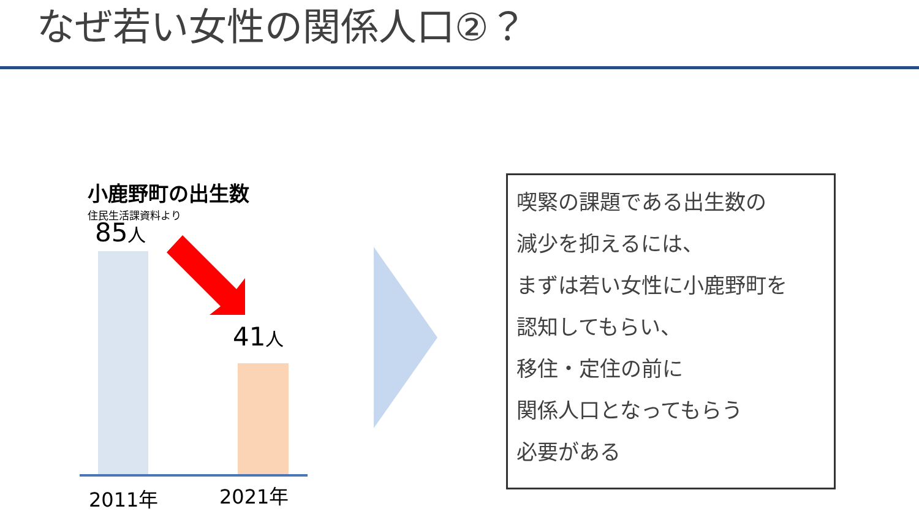なぜ若い女性の関係人口②？
小鹿野町の出生数
住民生活課資料より
85人
41人
2011年 2021年
喫緊の課題である出生数の
減少を抑えるには、
まずは若い女性に小鹿野町を
認知してもらい、
移住・定住の前に
関係人口となってもらう
必要がある